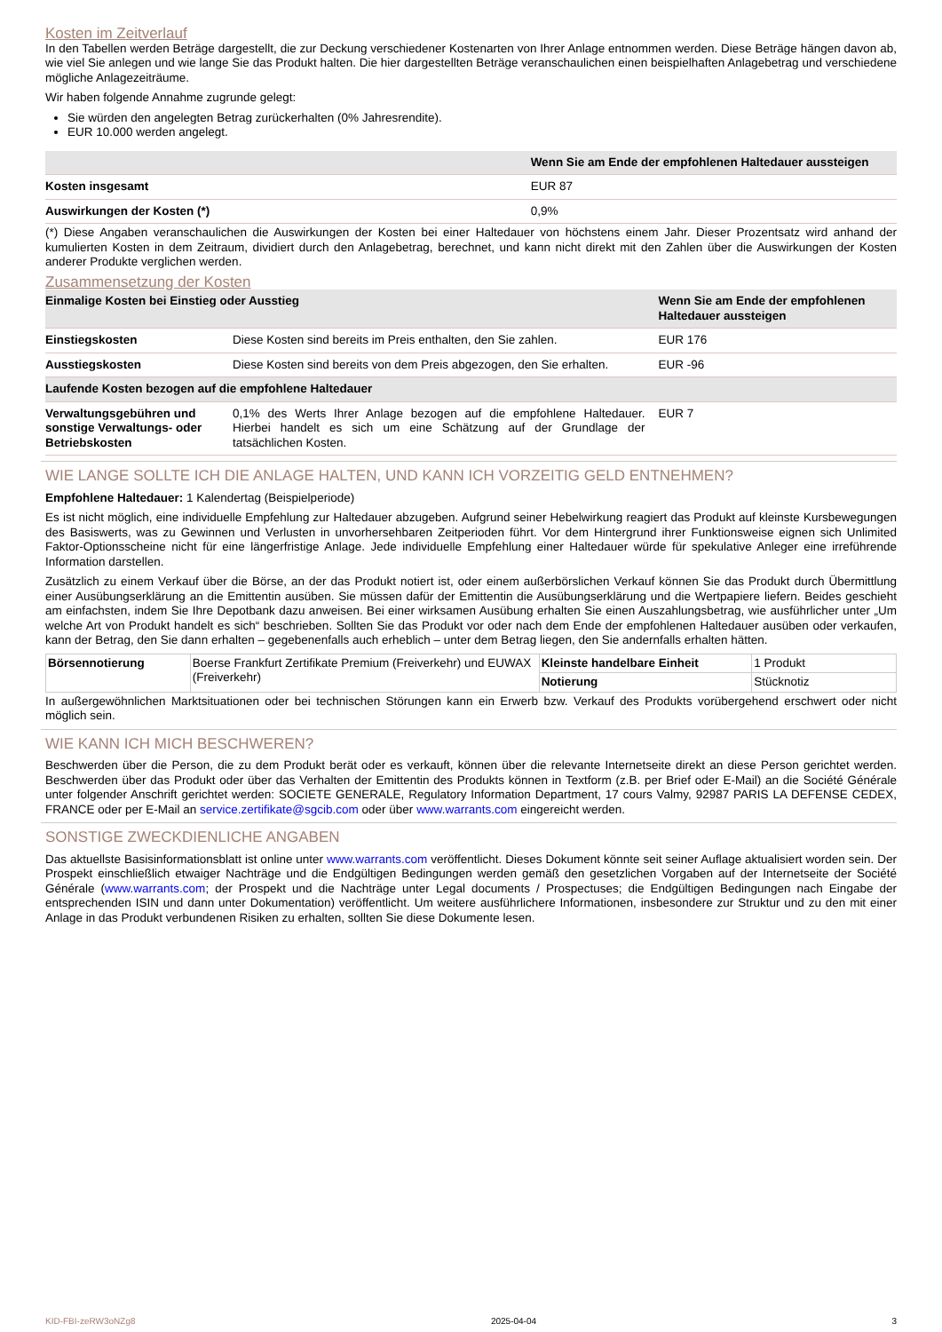Kosten im Zeitverlauf
In den Tabellen werden Beträge dargestellt, die zur Deckung verschiedener Kostenarten von Ihrer Anlage entnommen werden. Diese Beträge hängen davon ab, wie viel Sie anlegen und wie lange Sie das Produkt halten. Die hier dargestellten Beträge veranschaulichen einen beispielhaften Anlagebetrag und verschiedene mögliche Anlagezeiträume.
Wir haben folgende Annahme zugrunde gelegt:
Sie würden den angelegten Betrag zurückerhalten (0% Jahresrendite).
EUR 10.000 werden angelegt.
| | Wenn Sie am Ende der empfohlenen Haltedauer aussteigen |
| --- | --- |
| Kosten insgesamt | EUR 87 |
| Auswirkungen der Kosten (*) | 0,9% |
(*) Diese Angaben veranschaulichen die Auswirkungen der Kosten bei einer Haltedauer von höchstens einem Jahr. Dieser Prozentsatz wird anhand der kumulierten Kosten in dem Zeitraum, dividiert durch den Anlagebetrag, berechnet, und kann nicht direkt mit den Zahlen über die Auswirkungen der Kosten anderer Produkte verglichen werden.
Zusammensetzung der Kosten
| Einmalige Kosten bei Einstieg oder Ausstieg | | Wenn Sie am Ende der empfohlenen Haltedauer aussteigen |
| --- | --- | --- |
| Einstiegskosten | Diese Kosten sind bereits im Preis enthalten, den Sie zahlen. | EUR 176 |
| Ausstiegskosten | Diese Kosten sind bereits von dem Preis abgezogen, den Sie erhalten. | EUR -96 |
| Laufende Kosten bezogen auf die empfohlene Haltedauer | | |
| Verwaltungsgebühren und sonstige Verwaltungs- oder Betriebskosten | 0,1% des Werts Ihrer Anlage bezogen auf die empfohlene Haltedauer. Hierbei handelt es sich um eine Schätzung auf der Grundlage der tatsächlichen Kosten. | EUR 7 |
WIE LANGE SOLLTE ICH DIE ANLAGE HALTEN, UND KANN ICH VORZEITIG GELD ENTNEHMEN?
Empfohlene Haltedauer: 1 Kalendertag (Beispielperiode)
Es ist nicht möglich, eine individuelle Empfehlung zur Haltedauer abzugeben. Aufgrund seiner Hebelwirkung reagiert das Produkt auf kleinste Kursbewegungen des Basiswerts, was zu Gewinnen und Verlusten in unvorhersehbaren Zeitperioden führt. Vor dem Hintergrund ihrer Funktionsweise eignen sich Unlimited Faktor-Optionsscheine nicht für eine längerfristige Anlage. Jede individuelle Empfehlung einer Haltedauer würde für spekulative Anleger eine irreführende Information darstellen.
Zusätzlich zu einem Verkauf über die Börse, an der das Produkt notiert ist, oder einem außerbörslichen Verkauf können Sie das Produkt durch Übermittlung einer Ausübungserklärung an die Emittentin ausüben. Sie müssen dafür der Emittentin die Ausübungserklärung und die Wertpapiere liefern. Beides geschieht am einfachsten, indem Sie Ihre Depotbank dazu anweisen. Bei einer wirksamen Ausübung erhalten Sie einen Auszahlungsbetrag, wie ausführlicher unter „Um welche Art von Produkt handelt es sich“ beschrieben. Sollten Sie das Produkt vor oder nach dem Ende der empfohlenen Haltedauer ausüben oder verkaufen, kann der Betrag, den Sie dann erhalten – gegebenenfalls auch erheblich – unter dem Betrag liegen, den Sie andernfalls erhalten hätten.
| Börsennotierung | Boerse Frankfurt Zertifikate Premium (Freiverkehr) und EUWAX (Freiverkehr) | Kleinste handelbare Einheit | 1 Produkt |
| | | Notierung | Stücknotiz |
In außergewöhnlichen Marktsituationen oder bei technischen Störungen kann ein Erwerb bzw. Verkauf des Produkts vorübergehend erschwert oder nicht möglich sein.
WIE KANN ICH MICH BESCHWEREN?
Beschwerden über die Person, die zu dem Produkt berät oder es verkauft, können über die relevante Internetseite direkt an diese Person gerichtet werden. Beschwerden über das Produkt oder über das Verhalten der Emittentin des Produkts können in Textform (z.B. per Brief oder E-Mail) an die Société Générale unter folgender Anschrift gerichtet werden: SOCIETE GENERALE, Regulatory Information Department, 17 cours Valmy, 92987 PARIS LA DEFENSE CEDEX, FRANCE oder per E-Mail an service.zertifikate@sgcib.com oder über www.warrants.com eingereicht werden.
SONSTIGE ZWECKDIENLICHE ANGABEN
Das aktuellste Basisinformationsblatt ist online unter www.warrants.com veröffentlicht. Dieses Dokument könnte seit seiner Auflage aktualisiert worden sein. Der Prospekt einschließlich etwaiger Nachträge und die Endgültigen Bedingungen werden gemäß den gesetzlichen Vorgaben auf der Internetseite der Société Générale (www.warrants.com; der Prospekt und die Nachträge unter Legal documents / Prospectuses; die Endgültigen Bedingungen nach Eingabe der entsprechenden ISIN und dann unter Dokumentation) veröffentlicht. Um weitere ausführlichere Informationen, insbesondere zur Struktur und zu den mit einer Anlage in das Produkt verbundenen Risiken zu erhalten, sollten Sie diese Dokumente lesen.
KID-FBI-zeRW3oNZg8 2025-04-04 3